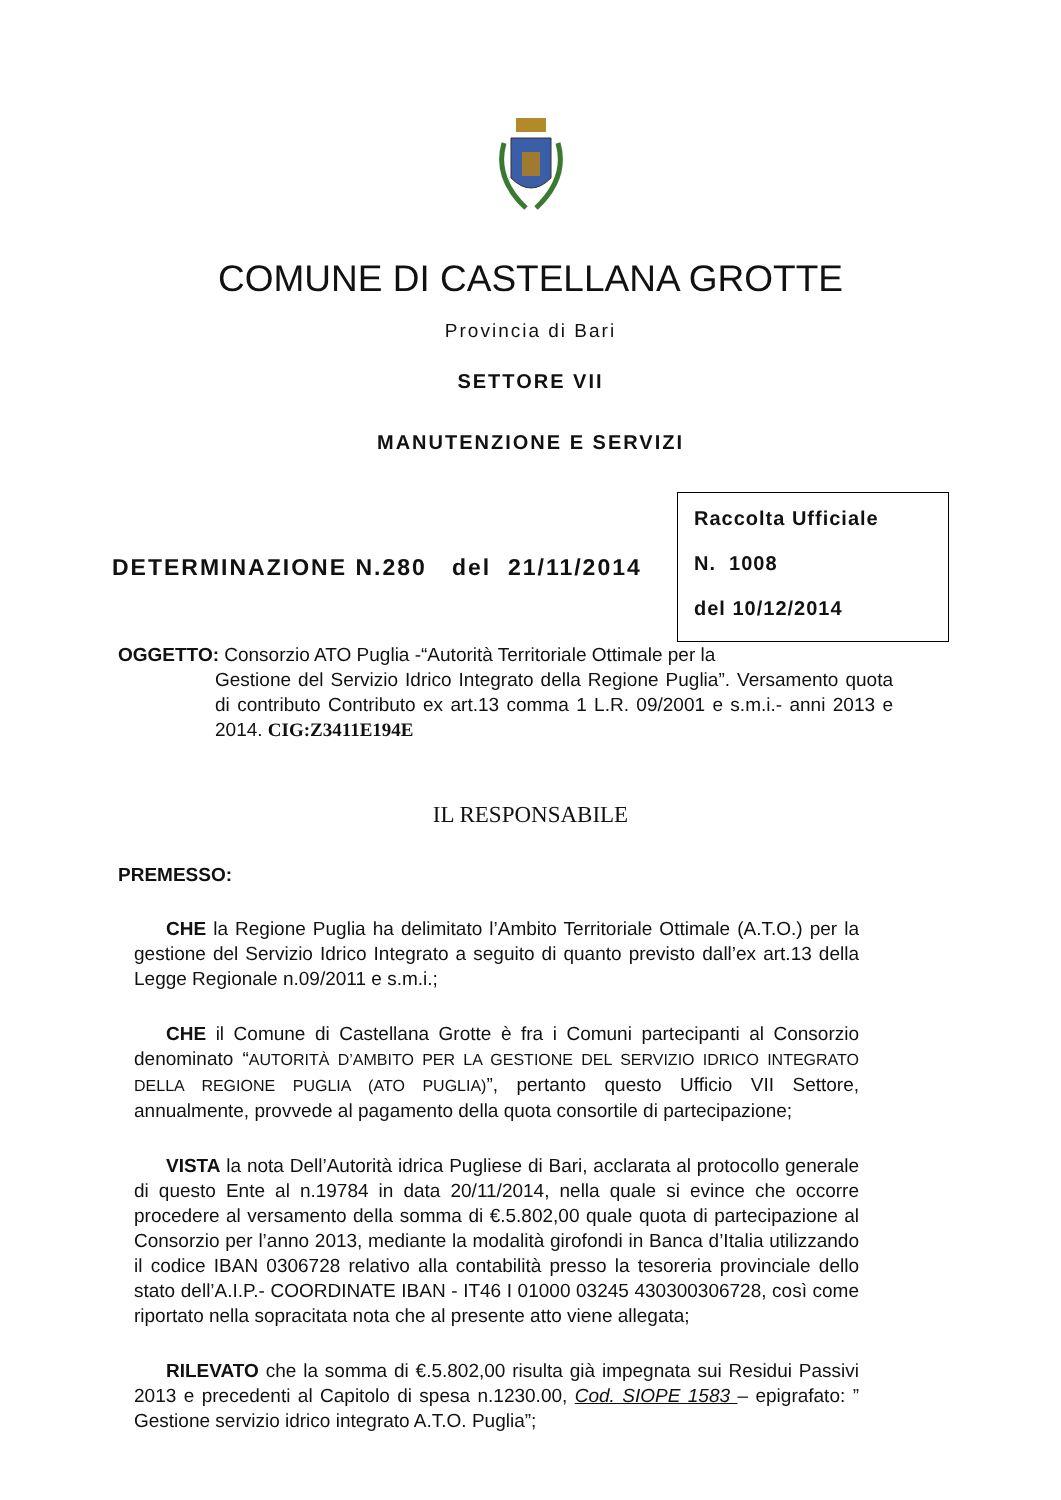COMUNE DI CASTELLANA GROTTE
Provincia di Bari
SETTORE VII
MANUTENZIONE E SERVIZI
DETERMINAZIONE N.280 del 21/11/2014
Raccolta Ufficiale
N. 1008
del 10/12/2014
OGGETTO: Consorzio ATO Puglia -“Autorità Territoriale Ottimale per la
Gestione del Servizio Idrico Integrato della Regione Puglia”. Versamento quota di contributo Contributo ex art.13 comma 1 L.R. 09/2001 e s.m.i.- anni 2013 e 2014. CIG:Z3411E194E
IL RESPONSABILE
PREMESSO:
CHE la Regione Puglia ha delimitato l’Ambito Territoriale Ottimale (A.T.O.) per la gestione del Servizio Idrico Integrato a seguito di quanto previsto dall’ex art.13 della Legge Regionale n.09/2011 e s.m.i.;
CHE il Comune di Castellana Grotte è fra i Comuni partecipanti al Consorzio denominato “AUTORITÀ D’AMBITO PER LA GESTIONE DEL SERVIZIO IDRICO INTEGRATO DELLA REGIONE PUGLIA (ATO PUGLIA)”, pertanto questo Ufficio VII Settore, annualmente, provvede al pagamento della quota consortile di partecipazione;
VISTA la nota Dell’Autorità idrica Pugliese di Bari, acclarata al protocollo generale di questo Ente al n.19784 in data 20/11/2014, nella quale si evince che occorre procedere al versamento della somma di €.5.802,00 quale quota di partecipazione al Consorzio per l’anno 2013, mediante la modalità girofondi in Banca d’Italia utilizzando il codice IBAN 0306728 relativo alla contabilità presso la tesoreria provinciale dello stato dell’A.I.P.- COORDINATE IBAN - IT46 I 01000 03245 430300306728, così come riportato nella sopracitata nota che al presente atto viene allegata;
RILEVATO che la somma di €.5.802,00 risulta già impegnata sui Residui Passivi 2013 e precedenti al Capitolo di spesa n.1230.00, Cod. SIOPE 1583 – epigrafato: ” Gestione servizio idrico integrato A.T.O. Puglia”;